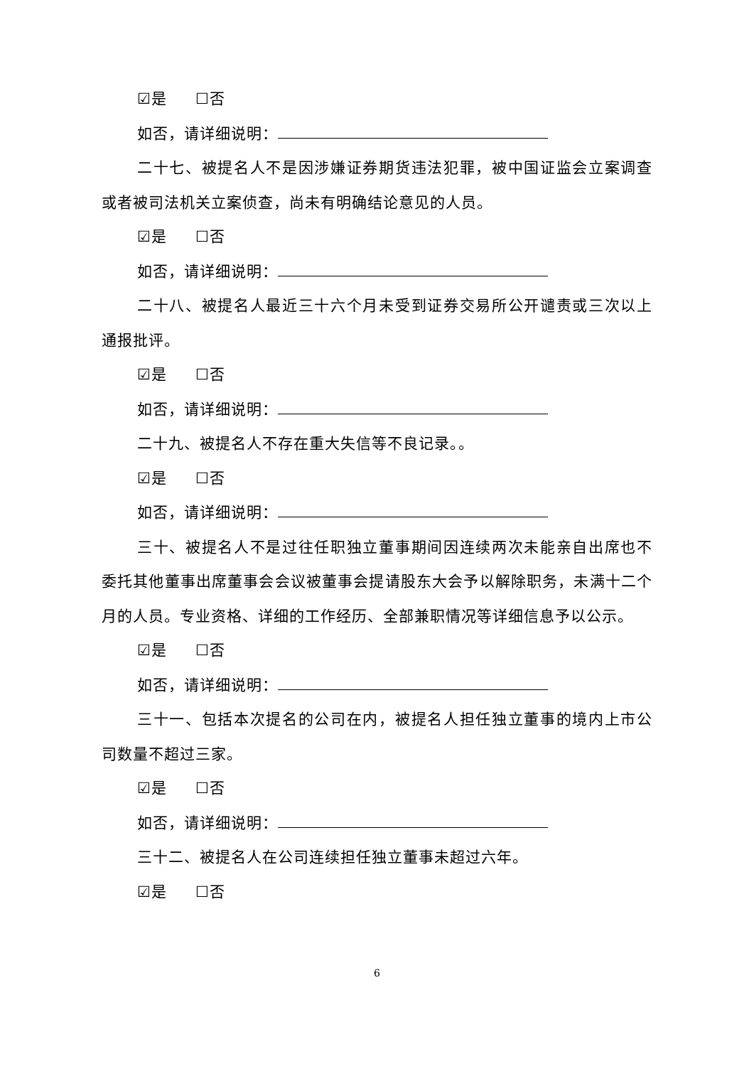☑是 ☐否
如否，请详细说明：
二十七、被提名人不是因涉嫌证券期货违法犯罪，被中国证监会立案调查或者被司法机关立案侦查，尚未有明确结论意见的人员。
☑是 ☐否
如否，请详细说明：
二十八、被提名人最近三十六个月未受到证券交易所公开谴责或三次以上通报批评。
☑是 ☐否
如否，请详细说明：
二十九、被提名人不存在重大失信等不良记录。。
☑是 ☐否
如否，请详细说明：
三十、被提名人不是过往任职独立董事期间因连续两次未能亲自出席也不委托其他董事出席董事会会议被董事会提请股东大会予以解除职务，未满十二个月的人员。专业资格、详细的工作经历、全部兼职情况等详细信息予以公示。
☑是 ☐否
如否，请详细说明：
三十一、包括本次提名的公司在内，被提名人担任独立董事的境内上市公司数量不超过三家。
☑是 ☐否
如否，请详细说明：
三十二、被提名人在公司连续担任独立董事未超过六年。
☑是 ☐否
6